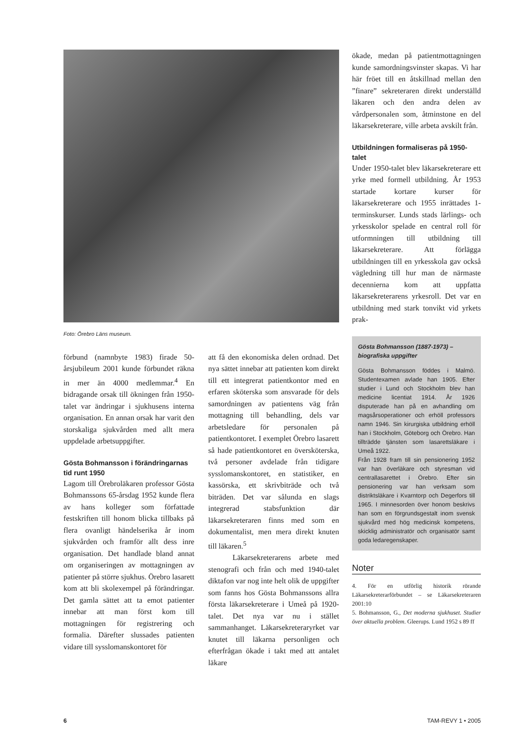Foto: Örebro Läns museum.
förbund (namnbyte 1983) firade 50-årsjubileum 2001 kunde förbundet räkna in mer än 4000 medlemmar.<sup>4</sup> En bidragande orsak till ökningen från 1950-talet var ändringar i sjukhusens interna organisation. En annan orsak har varit den storskaliga sjukvården med allt mera uppdelade arbetsuppgifter.
Gösta Bohmansson i förändringarnas tid runt 1950
Lagom till Örebroläkaren professor Gösta Bohmanssons 65-årsdag 1952 kunde flera av hans kolleger som författade festskriften till honom blicka tillbaks på flera ovanligt händelserika år inom sjukvården och framför allt dess inre organisation. Det handlade bland annat om organiseringen av mottagningen av patienter på större sjukhus. Örebro lasarett kom att bli skolexempel på förändringar. Det gamla sättet att ta emot patienter innebar att man först kom till mottagningen för registrering och formalia. Därefter slussades patienten vidare till sysslomanskontoret för
att få den ekonomiska delen ordnad. Det nya sättet innebar att patienten kom direkt till ett integrerat patientkontor med en erfaren sköterska som ansvarade för dels samordningen av patientens väg från mottagning till behandling, dels var arbetsledare för personalen på patientkontoret. I exemplet Örebro lasarett så hade patientkontoret en översköterska, två personer avdelade från tidigare sysslomanskontoret, en statistiker, en kassörska, ett skrivbiträde och två biträden. Det var sålunda en slags integrerad stabsfunktion där läkarsekreteraren finns med som en dokumentalist, men mera direkt knuten till läkaren.<sup>5</sup>
Läkarsekreterarens arbete med stenografi och från och med 1940-talet diktafon var nog inte helt olik de uppgifter som fanns hos Gösta Bohmanssons allra första läkarsekreterare i Umeå på 1920-talet. Det nya var nu i stället sammanhanget. Läkarsekreteraryrket var knutet till läkarna personligen och efterfrågan ökade i takt med att antalet läkare
ökade, medan på patientmottagningen kunde samordningsvinster skapas. Vi har här fröet till en åtskillnad mellan den ”finare” sekreteraren direkt underställd läkaren och den andra delen av vårdpersonalen som, åtminstone en del läkarsekreterare, ville arbeta avskilt från.
Utbildningen formaliseras på 1950-talet
Under 1950-talet blev läkarsekreterare ett yrke med formell utbildning. År 1953 startade kortare kurser för läkarsekreterare och 1955 inrättades 1-terminskurser. Lunds stads lärlings- och yrkesskolor spelade en central roll för utformningen till utbildning till läkarsekreterare. Att förlägga utbildningen till en yrkesskola gav också vägledning till hur man de närmaste decennierna kom att uppfatta läkarsekreterarens yrkesroll. Det var en utbildning med stark tonvikt vid yrkets prak-
Gösta Bohmansson (1887-1973) – biografiska uppgifter
Gösta Bohmansson föddes i Malmö. Studentexamen avlade han 1905. Efter studier i Lund och Stockholm blev han medicine licentiat 1914. År 1926 disputerade han på en avhandling om magsårsoperationer och erhöll professors namn 1946. Sin kirurgiska utbildning erhöll han i Stockholm, Göteborg och Örebro. Han tillträdde tjänsten som lasarettsläkare i Umeå 1922.
Från 1928 fram till sin pensionering 1952 var han överläkare och styresman vid centrallasarettet i Örebro. Efter sin pensionering var han verksam som distriktsläkare i Kvarntorp och Degerfors till 1965. I minnesorden över honom beskrivs han som en förgrundsgestalt inom svensk sjukvård med hög medicinsk kompetens, skicklig administratör och organisatör samt goda ledaregenskaper.
Noter
4. För en utförlig historik rörande Läkarsekreterarförbundet – se Läkarsekreteraren 2001:10
5. Bohmansson, G., Det moderna sjukhuset. Studier över aktuella problem. Gleerups. Lund 1952 s 89 ff
6 TAM-REVY 1 • 2005